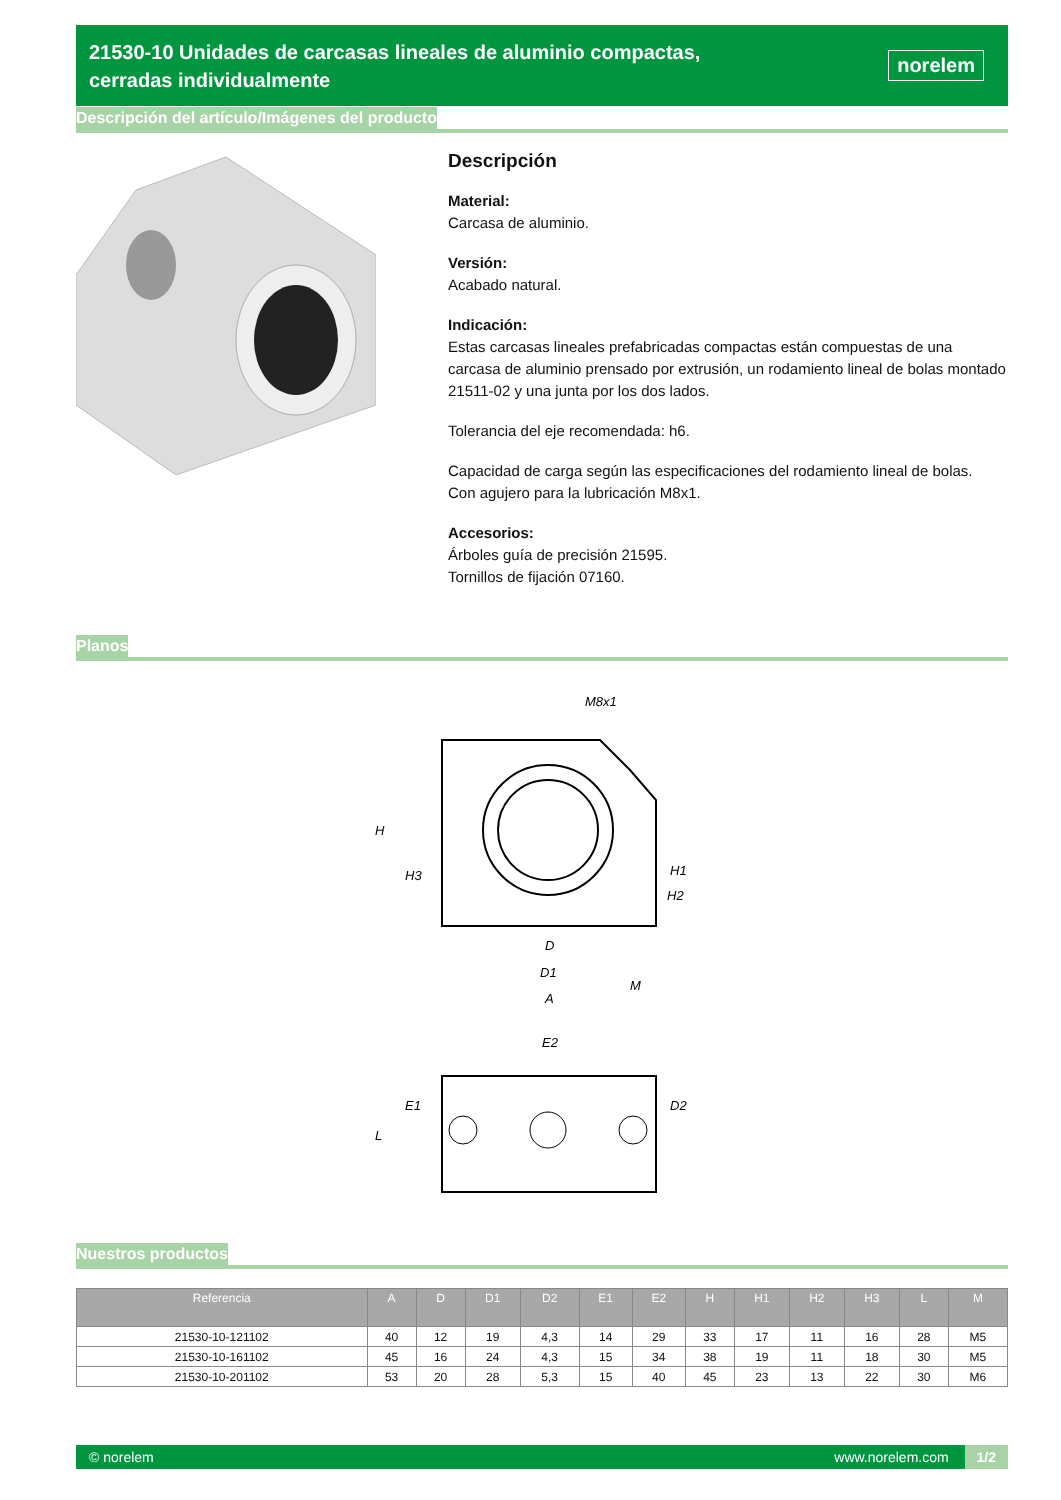21530-10 Unidades de carcasas lineales de aluminio compactas, cerradas individualmente
norelem
Descripción del artículo/Imágenes del producto
Descripción
Material:
Carcasa de aluminio.
Versión:
Acabado natural.
Indicación:
Estas carcasas lineales prefabricadas compactas están compuestas de una carcasa de aluminio prensado por extrusión, un rodamiento lineal de bolas montado 21511-02 y una junta por los dos lados.
Tolerancia del eje recomendada: h6.
Capacidad de carga según las especificaciones del rodamiento lineal de bolas.
Con agujero para la lubricación M8x1.
Accesorios:
Árboles guía de precisión 21595.
Tornillos de fijación 07160.
Planos
M8x1
D
D1
M
A
H
H3
H1
H2
E2
E1
L
D2
Nuestros productos
| Referencia | A | D | D1 | D2 | E1 | E2 | H | H1 | H2 | H3 | L | M |
| --- | --- | --- | --- | --- | --- | --- | --- | --- | --- | --- | --- | --- |
| 21530-10-121102 | 40 | 12 | 19 | 4,3 | 14 | 29 | 33 | 17 | 11 | 16 | 28 | M5 |
| 21530-10-161102 | 45 | 16 | 24 | 4,3 | 15 | 34 | 38 | 19 | 11 | 18 | 30 | M5 |
| 21530-10-201102 | 53 | 20 | 28 | 5,3 | 15 | 40 | 45 | 23 | 13 | 22 | 30 | M6 |
© norelem www.norelem.com 1/2